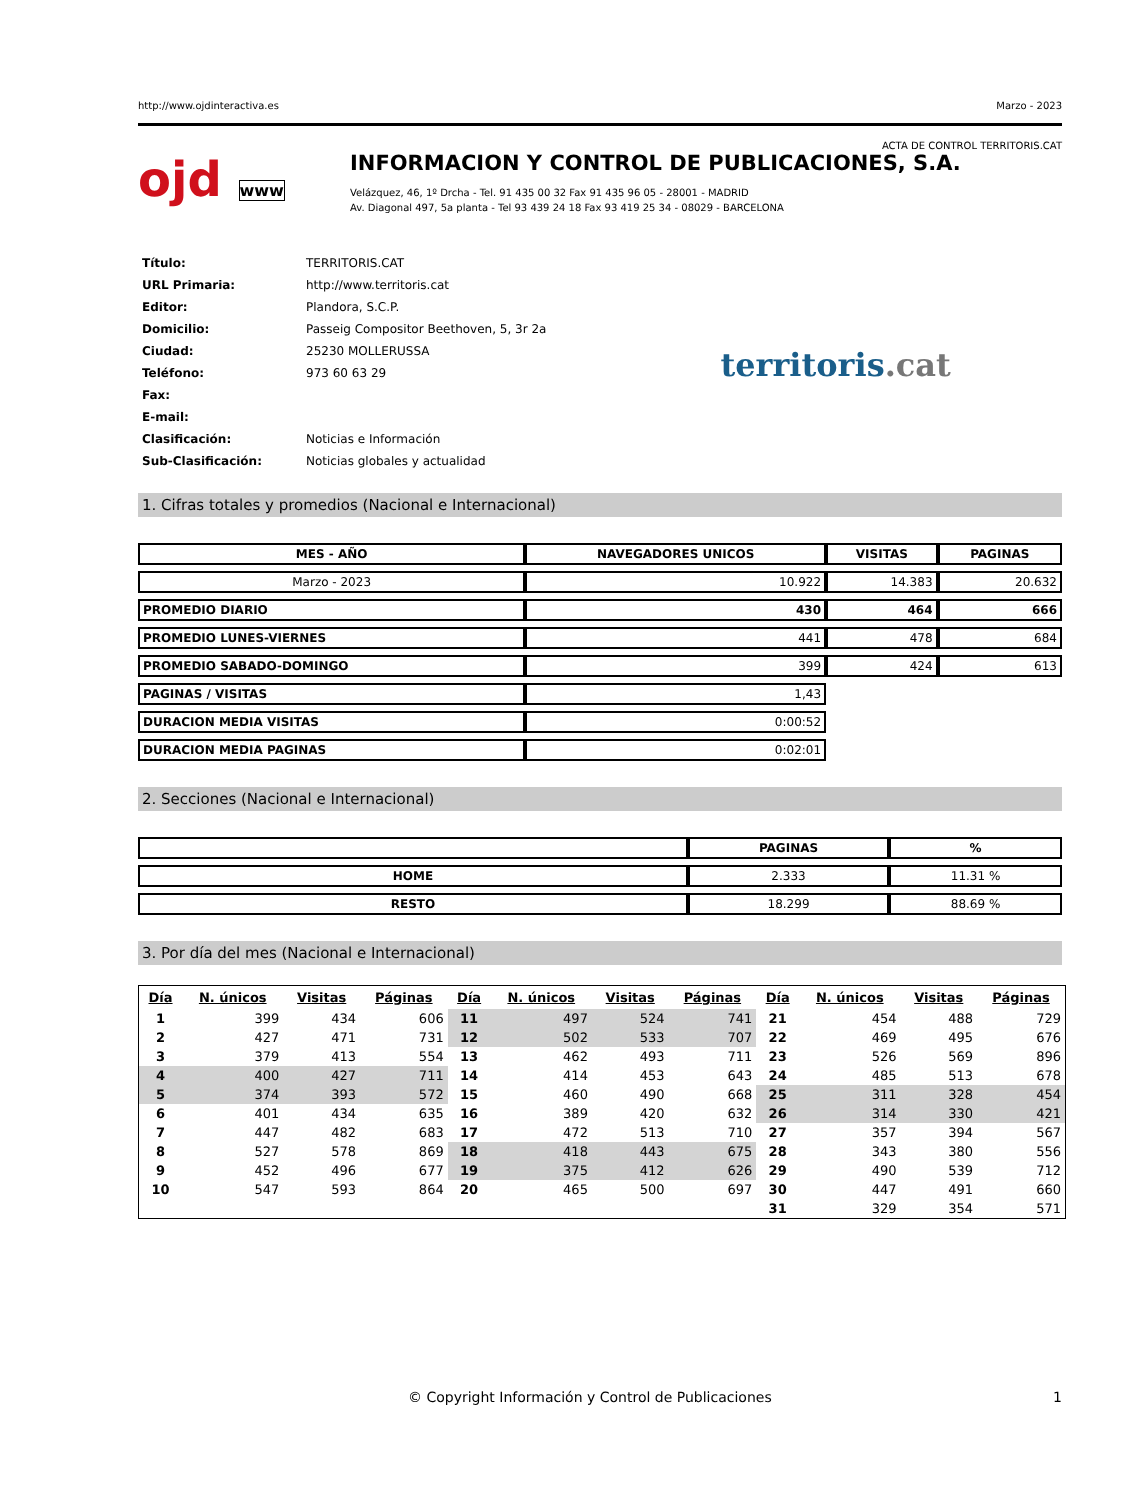http://www.ojdinteractiva.es Marzo - 2023
ACTA DE CONTROL TERRITORIS.CAT
ojd www
INFORMACION Y CONTROL DE PUBLICACIONES, S.A.
Velázquez, 46, 1º Drcha - Tel. 91 435 00 32 Fax 91 435 96 05 - 28001 - MADRID
Av. Diagonal 497, 5a planta - Tel 93 439 24 18 Fax 93 419 25 34 - 08029 - BARCELONA
| Título: | TERRITORIS.CAT |
| URL Primaria: | http://www.territoris.cat |
| Editor: | Plandora, S.C.P. |
| Domicilio: | Passeig Compositor Beethoven, 5, 3r 2a |
| Ciudad: | 25230 MOLLERUSSA |
| Teléfono: | 973 60 63 29 |
| Fax: | |
| E-mail: | |
| Clasificación: | Noticias e Información |
| Sub-Clasificación: | Noticias globales y actualidad |
territoris.cat
1. Cifras totales y promedios (Nacional e Internacional)
| MES - AÑO | NAVEGADORES UNICOS | VISITAS | PAGINAS |
| --- | --- | --- | --- |
| Marzo - 2023 | 10.922 | 14.383 | 20.632 |
| PROMEDIO DIARIO | 430 | 464 | 666 |
| PROMEDIO LUNES-VIERNES | 441 | 478 | 684 |
| PROMEDIO SABADO-DOMINGO | 399 | 424 | 613 |
| PAGINAS / VISITAS | 1,43 | | |
| DURACION MEDIA VISITAS | 0:00:52 | | |
| DURACION MEDIA PAGINAS | 0:02:01 | | |
2. Secciones (Nacional e Internacional)
| | PAGINAS | % |
| --- | --- | --- |
| HOME | 2.333 | 11.31 % |
| RESTO | 18.299 | 88.69 % |
3. Por día del mes (Nacional e Internacional)
| Día | N. únicos | Visitas | Páginas | Día | N. únicos | Visitas | Páginas | Día | N. únicos | Visitas | Páginas |
| --- | --- | --- | --- | --- | --- | --- | --- | --- | --- | --- | --- |
| 1 | 399 | 434 | 606 | 11 | 497 | 524 | 741 | 21 | 454 | 488 | 729 |
| 2 | 427 | 471 | 731 | 12 | 502 | 533 | 707 | 22 | 469 | 495 | 676 |
| 3 | 379 | 413 | 554 | 13 | 462 | 493 | 711 | 23 | 526 | 569 | 896 |
| 4 | 400 | 427 | 711 | 14 | 414 | 453 | 643 | 24 | 485 | 513 | 678 |
| 5 | 374 | 393 | 572 | 15 | 460 | 490 | 668 | 25 | 311 | 328 | 454 |
| 6 | 401 | 434 | 635 | 16 | 389 | 420 | 632 | 26 | 314 | 330 | 421 |
| 7 | 447 | 482 | 683 | 17 | 472 | 513 | 710 | 27 | 357 | 394 | 567 |
| 8 | 527 | 578 | 869 | 18 | 418 | 443 | 675 | 28 | 343 | 380 | 556 |
| 9 | 452 | 496 | 677 | 19 | 375 | 412 | 626 | 29 | 490 | 539 | 712 |
| 10 | 547 | 593 | 864 | 20 | 465 | 500 | 697 | 30 | 447 | 491 | 660 |
| | | | | | | | | 31 | 329 | 354 | 571 |
© Copyright Información y Control de Publicaciones 1